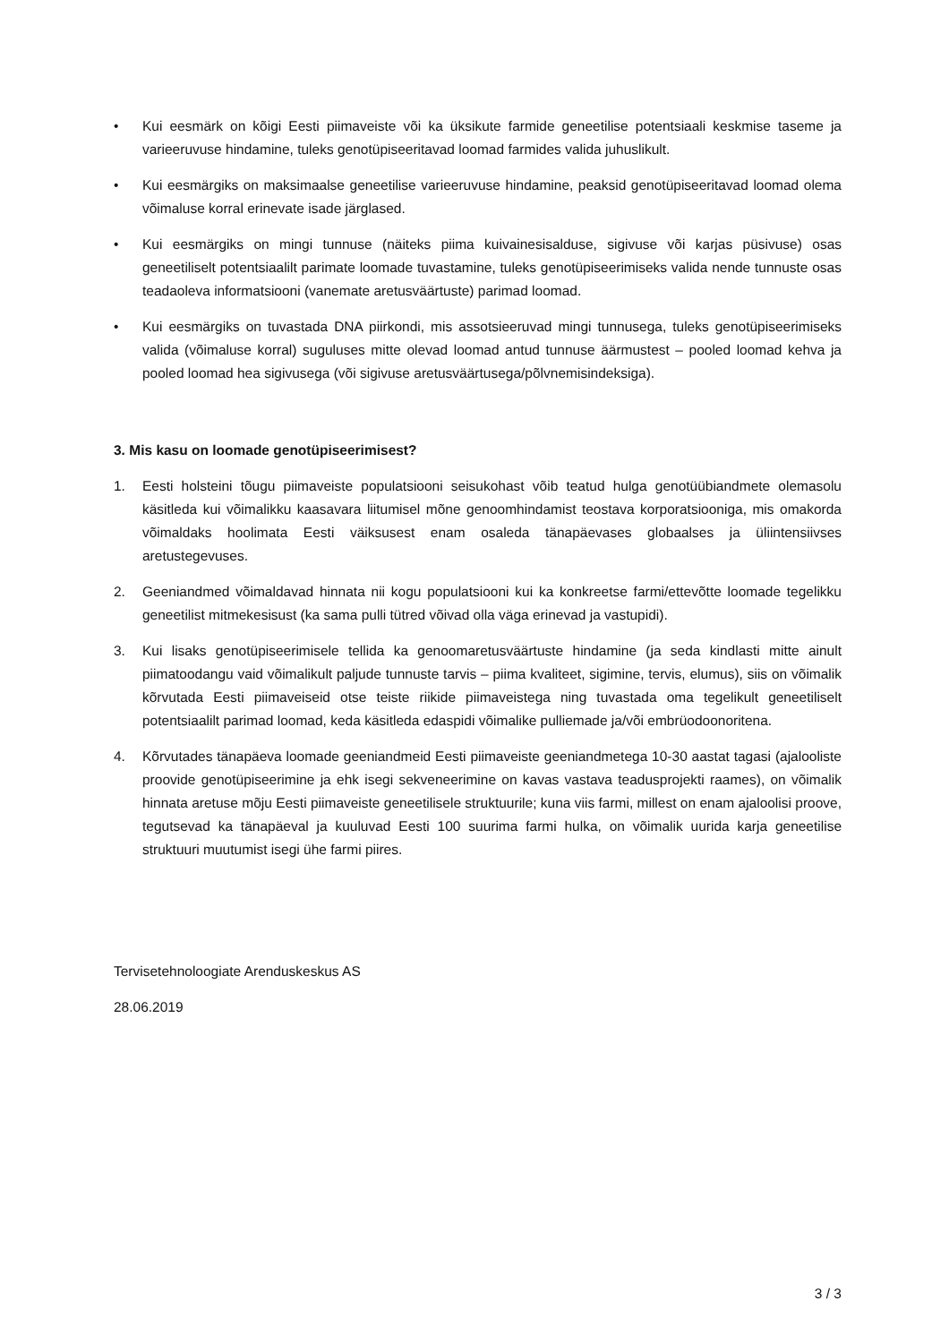• Kui eesmärk on kõigi Eesti piimaveiste või ka üksikute farmide geneetilise potentsiaali keskmise taseme ja varieeruvuse hindamine, tuleks genotüpiseeritavad loomad farmides valida juhuslikult.
• Kui eesmärgiks on maksimaalse geneetilise varieeruvuse hindamine, peaksid genotüpiseeritavad loomad olema võimaluse korral erinevate isade järglased.
• Kui eesmärgiks on mingi tunnuse (näiteks piima kuivainesisalduse, sigivuse või karjas püsivuse) osas geneetiliselt potentsiaalilt parimate loomade tuvastamine, tuleks genotüpiseerimiseks valida nende tunnuste osas teadaoleva informatsiooni (vanemate aretusväärtuste) parimad loomad.
• Kui eesmärgiks on tuvastada DNA piirkondi, mis assotsieeruvad mingi tunnusega, tuleks genotüpiseerimiseks valida (võimaluse korral) suguluses mitte olevad loomad antud tunnuse äärmustest – pooled loomad kehva ja pooled loomad hea sigivusega (või sigivuse aretusväärtusega/põlvnemisindeksiga).
3. Mis kasu on loomade genotüpiseerimisest?
1. Eesti holsteini tõugu piimaveiste populatsiooni seisukohast võib teatud hulga genotüübiandmete olemasolu käsitleda kui võimalikku kaasavara liitumisel mõne genoomhindamist teostava korporatsiooniga, mis omakorda võimaldaks hoolimata Eesti väiksusest enam osaleda tänapäevases globaalses ja üliintensiivses aretustegevuses.
2. Geeniandmed võimaldavad hinnata nii kogu populatsiooni kui ka konkreetse farmi/ettevõtte loomade tegelikku geneetilist mitmekesisust (ka sama pulli tütred võivad olla väga erinevad ja vastupidi).
3. Kui lisaks genotüpiseerimisele tellida ka genoomaretusväärtuste hindamine (ja seda kindlasti mitte ainult piimatoodangu vaid võimalikult paljude tunnuste tarvis – piima kvaliteet, sigimine, tervis, elumus), siis on võimalik kõrvutada Eesti piimaveiseid otse teiste riikide piimaveistega ning tuvastada oma tegelikult geneetiliselt potentsiaalilt parimad loomad, keda käsitleda edaspidi võimalike pulliemade ja/või embrüodoonoritena.
4. Kõrvutades tänapäeva loomade geeniandmeid Eesti piimaveiste geeniandmetega 10-30 aastat tagasi (ajalooliste proovide genotüpiseerimine ja ehk isegi sekveneerimine on kavas vastava teadusprojekti raames), on võimalik hinnata aretuse mõju Eesti piimaveiste geneetilisele struktuurile; kuna viis farmi, millest on enam ajaloolisi proove, tegutsevad ka tänapäeval ja kuuluvad Eesti 100 suurima farmi hulka, on võimalik uurida karja geneetilise struktuuri muutumist isegi ühe farmi piires.
Tervisetehnoloogiate Arenduskeskus AS
28.06.2019
3 / 3